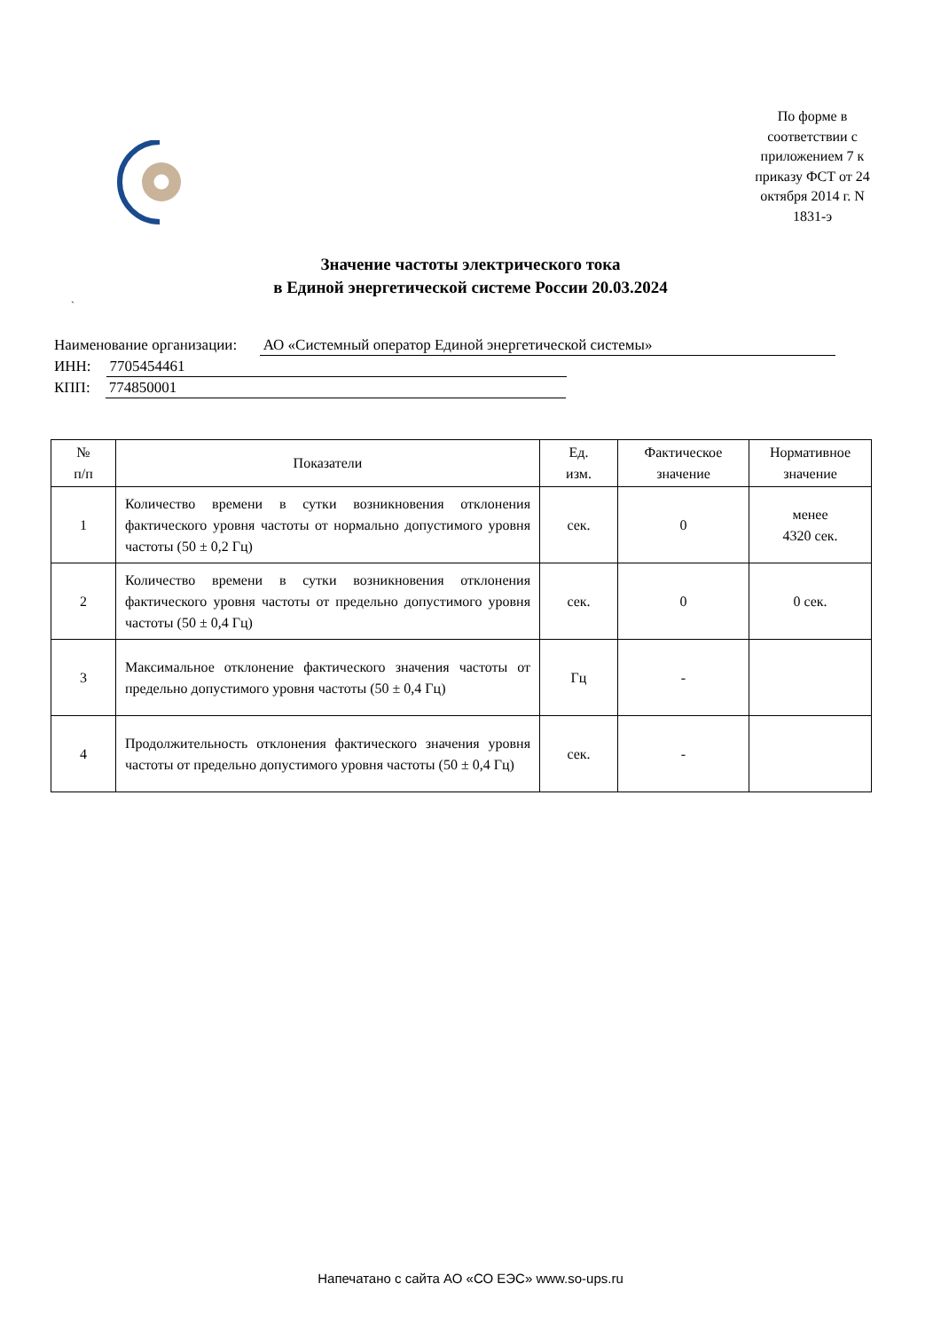По форме в соответствии с приложением 7 к приказу ФСТ от 24 октября 2014 г. N 1831-э
Значение частоты электрического тока
в Единой энергетической системе России 20.03.2024
`
Наименование организации: АО «Системный оператор Единой энергетической системы»
ИНН: 7705454461
КПП: 774850001
| № п/п | Показатели | Ед. изм. | Фактическое значение | Нормативное значение |
| --- | --- | --- | --- | --- |
| 1 | Количество времени в сутки возникновения отклонения фактического уровня частоты от нормально допустимого уровня частоты (50 ± 0,2 Гц) | сек. | 0 | менее 4320 сек. |
| 2 | Количество времени в сутки возникновения отклонения фактического уровня частоты от предельно допустимого уровня частоты (50 ± 0,4 Гц) | сек. | 0 | 0 сек. |
| 3 | Максимальное отклонение фактического значения частоты от предельно допустимого уровня частоты (50 ± 0,4 Гц) | Гц | - | |
| 4 | Продолжительность отклонения фактического значения уровня частоты от предельно допустимого уровня частоты (50 ± 0,4 Гц) | сек. | - | |
Напечатано с сайта АО «СО ЕЭС» www.so-ups.ru